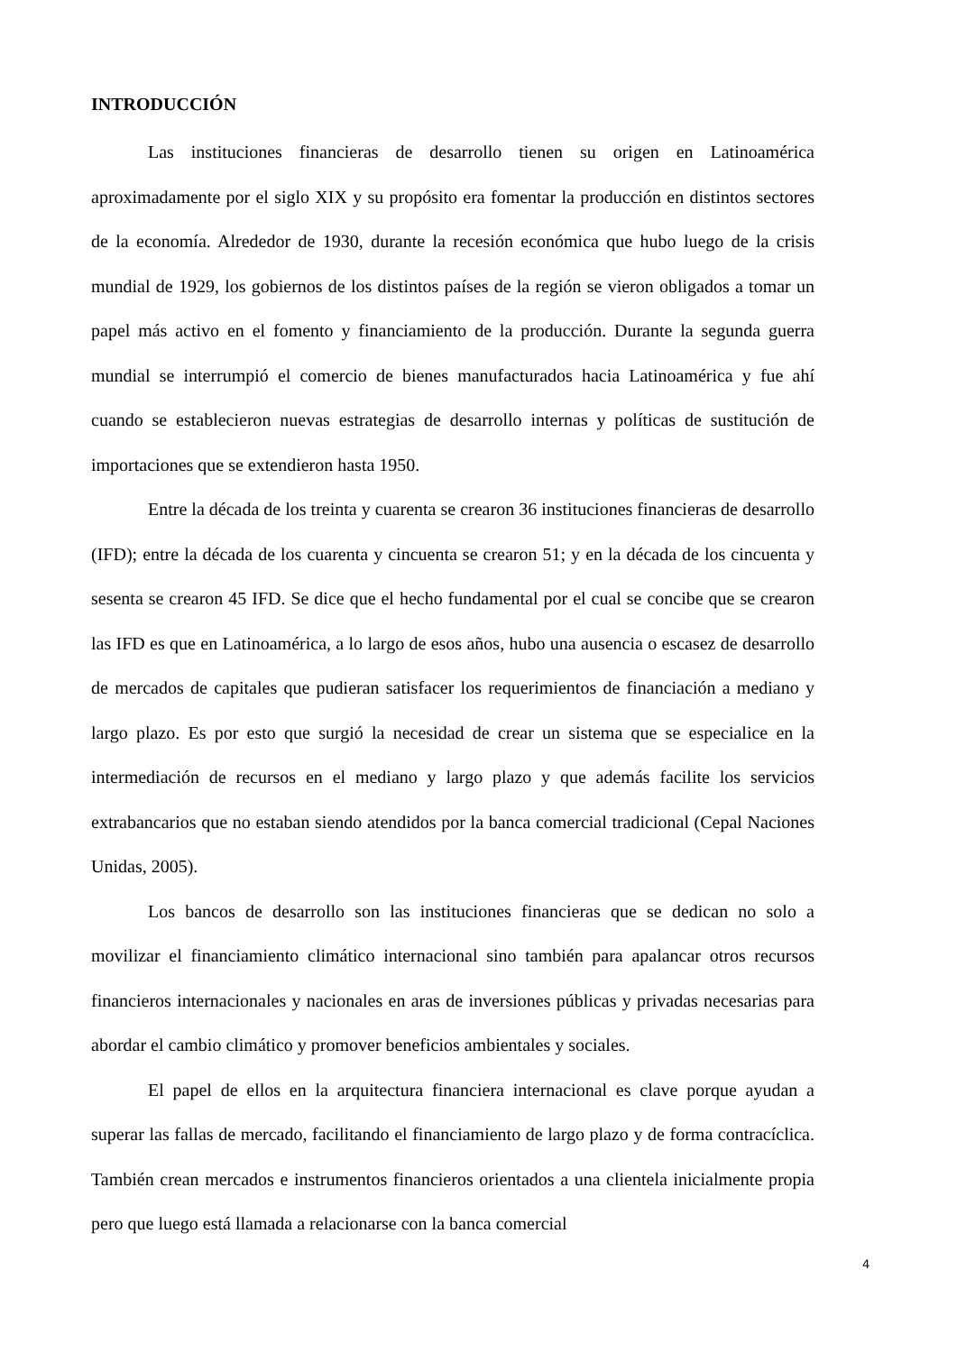INTRODUCCIÓN
Las instituciones financieras de desarrollo tienen su origen en Latinoamérica aproximadamente por el siglo XIX y su propósito era fomentar la producción en distintos sectores de la economía. Alrededor de 1930, durante la recesión económica que hubo luego de la crisis mundial de 1929, los gobiernos de los distintos países de la región se vieron obligados a tomar un papel más activo en el fomento y financiamiento de la producción. Durante la segunda guerra mundial se interrumpió el comercio de bienes manufacturados hacia Latinoamérica y fue ahí cuando se establecieron nuevas estrategias de desarrollo internas y políticas de sustitución de importaciones que se extendieron hasta 1950.
Entre la década de los treinta y cuarenta se crearon 36 instituciones financieras de desarrollo (IFD); entre la década de los cuarenta y cincuenta se crearon 51; y en la década de los cincuenta y sesenta se crearon 45 IFD. Se dice que el hecho fundamental por el cual se concibe que se crearon las IFD es que en Latinoamérica, a lo largo de esos años, hubo una ausencia o escasez de desarrollo de mercados de capitales que pudieran satisfacer los requerimientos de financiación a mediano y largo plazo. Es por esto que surgió la necesidad de crear un sistema que se especialice en la intermediación de recursos en el mediano y largo plazo y que además facilite los servicios extrabancarios que no estaban siendo atendidos por la banca comercial tradicional (Cepal Naciones Unidas, 2005).
Los bancos de desarrollo son las instituciones financieras que se dedican no solo a movilizar el financiamiento climático internacional sino también para apalancar otros recursos financieros internacionales y nacionales en aras de inversiones públicas y privadas necesarias para abordar el cambio climático y promover beneficios ambientales y sociales.
El papel de ellos en la arquitectura financiera internacional es clave porque ayudan a superar las fallas de mercado, facilitando el financiamiento de largo plazo y de forma contracíclica. También crean mercados e instrumentos financieros orientados a una clientela inicialmente propia pero que luego está llamada a relacionarse con la banca comercial
4